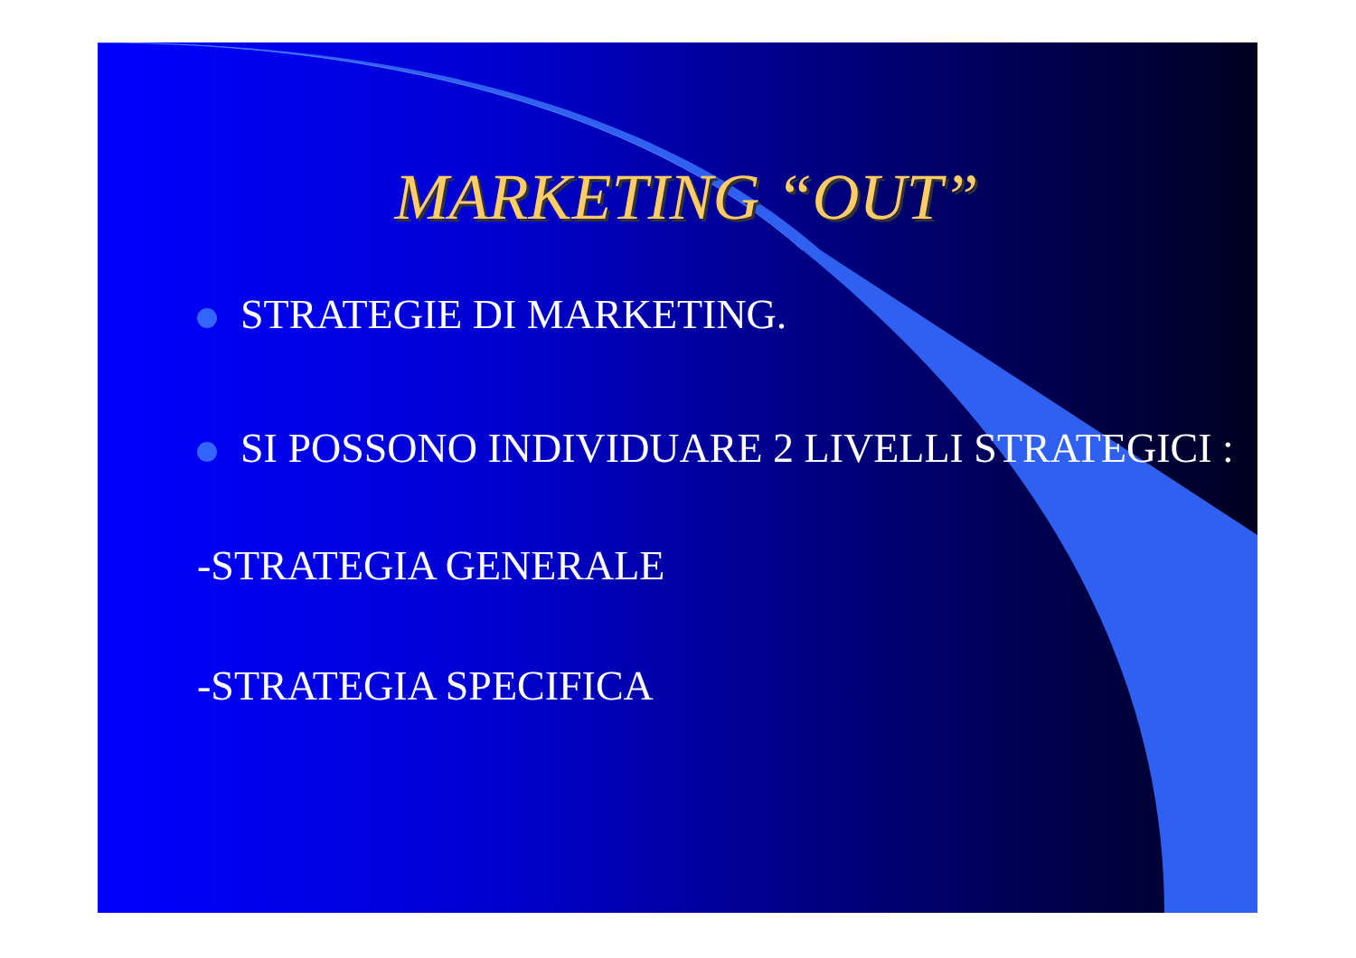MARKETING “OUT”
STRATEGIE DI MARKETING.
SI POSSONO INDIVIDUARE 2 LIVELLI STRATEGICI :
-STRATEGIA GENERALE
-STRATEGIA SPECIFICA